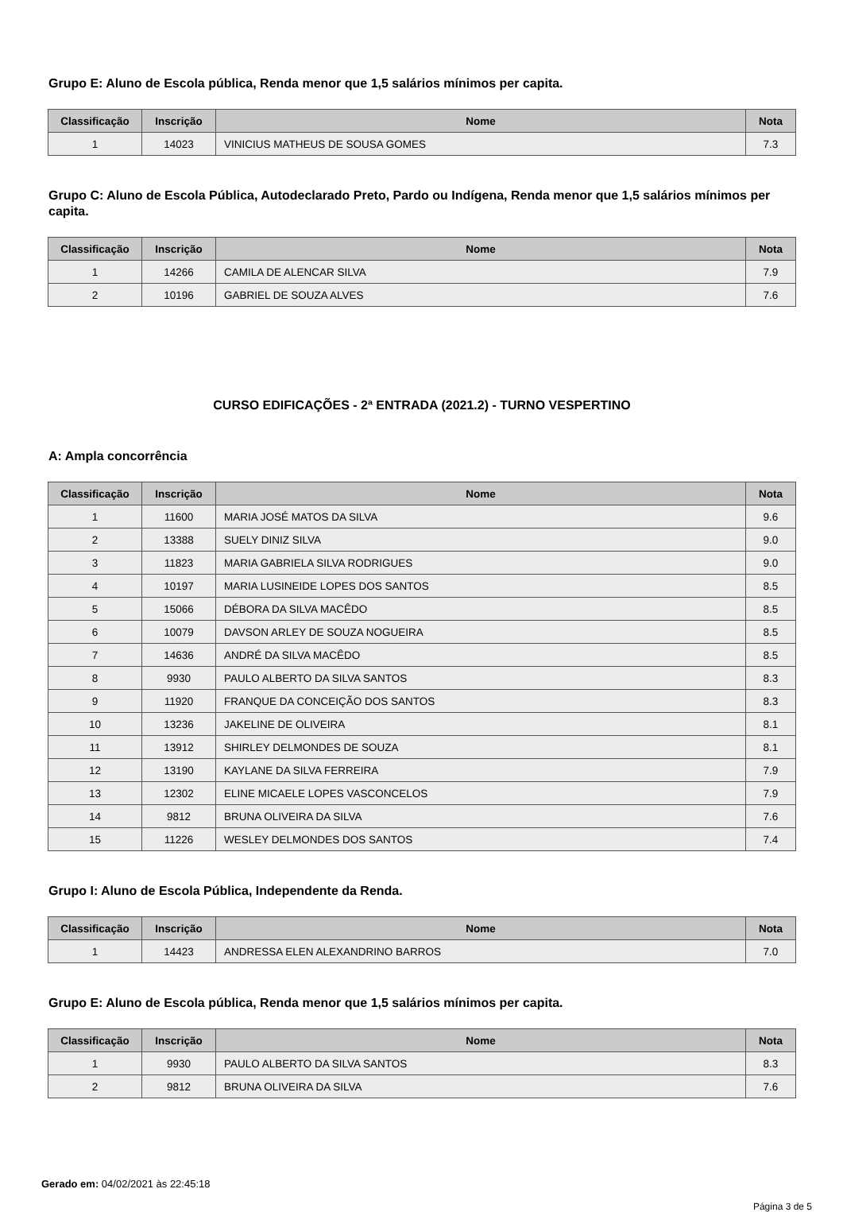Grupo E: Aluno de Escola pública, Renda menor que 1,5 salários mínimos per capita.
| Classificação | Inscrição | Nome | Nota |
| --- | --- | --- | --- |
| 1 | 14023 | VINICIUS MATHEUS DE SOUSA GOMES | 7.3 |
Grupo C: Aluno de Escola Pública, Autodeclarado Preto, Pardo ou Indígena, Renda menor que 1,5 salários mínimos per capita.
| Classificação | Inscrição | Nome | Nota |
| --- | --- | --- | --- |
| 1 | 14266 | CAMILA DE ALENCAR SILVA | 7.9 |
| 2 | 10196 | GABRIEL DE SOUZA ALVES | 7.6 |
CURSO EDIFICAÇÕES - 2ª ENTRADA (2021.2) - TURNO VESPERTINO
A: Ampla concorrência
| Classificação | Inscrição | Nome | Nota |
| --- | --- | --- | --- |
| 1 | 11600 | MARIA JOSÉ MATOS DA SILVA | 9.6 |
| 2 | 13388 | SUELY DINIZ SILVA | 9.0 |
| 3 | 11823 | MARIA GABRIELA SILVA RODRIGUES | 9.0 |
| 4 | 10197 | MARIA LUSINEIDE LOPES DOS SANTOS | 8.5 |
| 5 | 15066 | DÉBORA DA SILVA MACÊDO | 8.5 |
| 6 | 10079 | DAVSON ARLEY DE SOUZA NOGUEIRA | 8.5 |
| 7 | 14636 | ANDRÉ DA SILVA MACÊDO | 8.5 |
| 8 | 9930 | PAULO ALBERTO DA SILVA SANTOS | 8.3 |
| 9 | 11920 | FRANQUE DA CONCEIÇÃO DOS SANTOS | 8.3 |
| 10 | 13236 | JAKELINE DE OLIVEIRA | 8.1 |
| 11 | 13912 | SHIRLEY DELMONDES DE SOUZA | 8.1 |
| 12 | 13190 | KAYLANE DA SILVA FERREIRA | 7.9 |
| 13 | 12302 | ELINE MICAELE LOPES VASCONCELOS | 7.9 |
| 14 | 9812 | BRUNA OLIVEIRA DA SILVA | 7.6 |
| 15 | 11226 | WESLEY DELMONDES DOS SANTOS | 7.4 |
Grupo I: Aluno de Escola Pública, Independente da Renda.
| Classificação | Inscrição | Nome | Nota |
| --- | --- | --- | --- |
| 1 | 14423 | ANDRESSA ELEN ALEXANDRINO BARROS | 7.0 |
Grupo E: Aluno de Escola pública, Renda menor que 1,5 salários mínimos per capita.
| Classificação | Inscrição | Nome | Nota |
| --- | --- | --- | --- |
| 1 | 9930 | PAULO ALBERTO DA SILVA SANTOS | 8.3 |
| 2 | 9812 | BRUNA OLIVEIRA DA SILVA | 7.6 |
Gerado em: 04/02/2021 às 22:45:18
Página 3 de 5